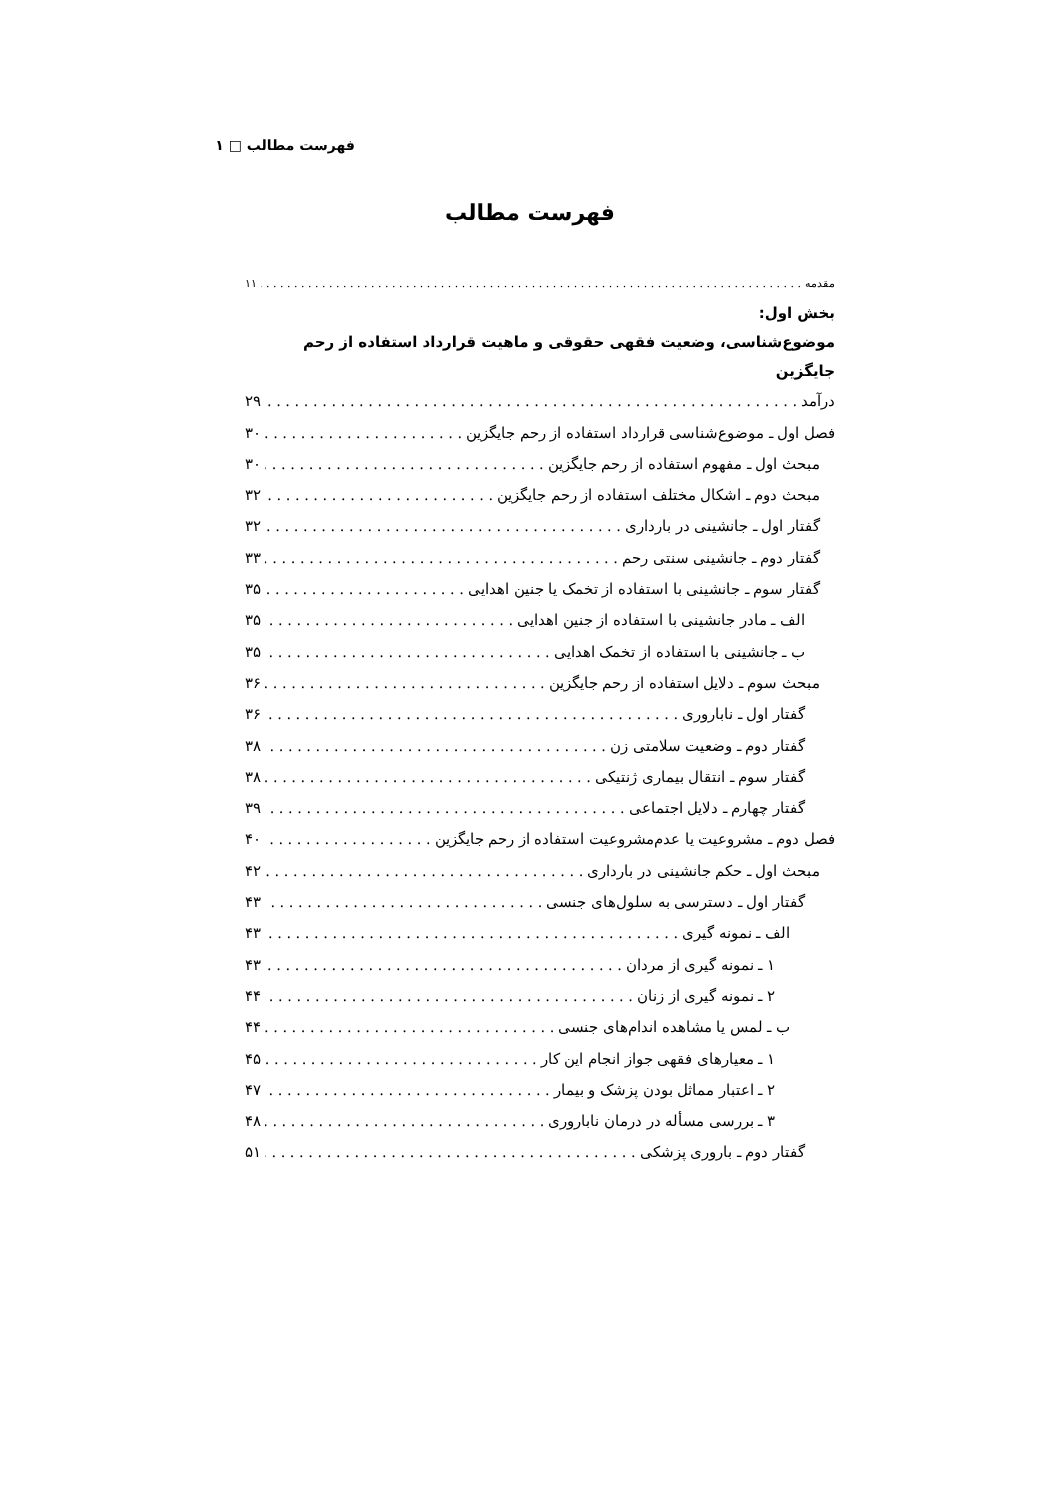فهرست مطالب □ ۱
فهرست مطالب
مقدمه ۱۱
بخش اول:
موضوع‌شناسی، وضعیت فقهی حقوقی و ماهیت قرارداد استفاده از رحم جایگزین
درآمد ۲۹
فصل اول ـ موضوع‌شناسی قرارداد استفاده از رحم جایگزین ۳۰
مبحث اول ـ مفهوم استفاده از رحم جایگزین ۳۰
مبحث دوم ـ اشکال مختلف استفاده از رحم جایگزین ۳۲
گفتار اول ـ جانشینی در بارداری ۳۲
گفتار دوم ـ جانشینی سنتی رحم ۳۳
گفتار سوم ـ جانشینی با استفاده از تخمک یا جنین اهدایی ۳۵
الف ـ مادر جانشینی با استفاده از جنین اهدایی ۳۵
ب ـ جانشینی با استفاده از تخمک اهدایی ۳۵
مبحث سوم ـ دلایل استفاده از رحم جایگزین ۳۶
گفتار اول ـ ناباروری ۳۶
گفتار دوم ـ وضعیت سلامتی زن ۳۸
گفتار سوم ـ انتقال بیماری ژنتیکی ۳۸
گفتار چهارم ـ دلایل اجتماعی ۳۹
فصل دوم ـ مشروعیت یا عدم‌مشروعیت استفاده از رحم جایگزین ۴۰
مبحث اول ـ حکم جانشینی در بارداری ۴۲
گفتار اول ـ دسترسی به سلول‌های جنسی ۴۳
الف ـ نمونه گیری ۴۳
۱ ـ نمونه گیری از مردان ۴۳
۲ ـ نمونه گیری از زنان ۴۴
ب ـ لمس یا مشاهده اندام‌های جنسی ۴۴
۱ ـ معیارهای فقهی جواز انجام این کار ۴۵
۲ ـ اعتبار مماثل بودن پزشک و بیمار ۴۷
۳ ـ بررسی مسأله در درمان ناباروری ۴۸
گفتار دوم ـ باروری پزشکی ۵۱